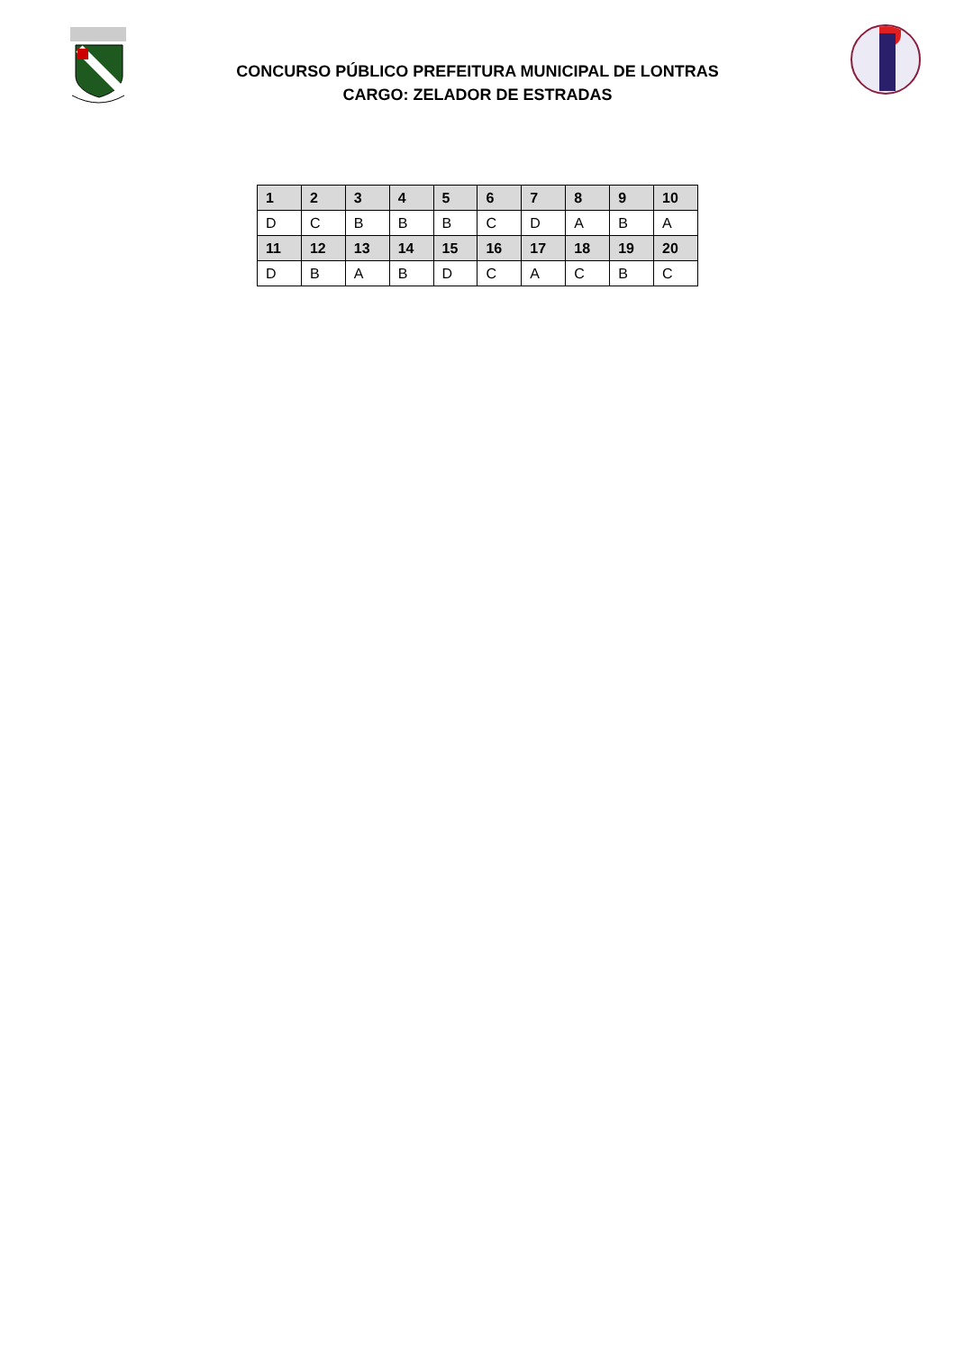CONCURSO PÚBLICO PREFEITURA MUNICIPAL DE LONTRAS
CARGO: ZELADOR DE ESTRADAS
| 1 | 2 | 3 | 4 | 5 | 6 | 7 | 8 | 9 | 10 |
| --- | --- | --- | --- | --- | --- | --- | --- | --- | --- |
| D | C | B | B | B | C | D | A | B | A |
| 11 | 12 | 13 | 14 | 15 | 16 | 17 | 18 | 19 | 20 |
| D | B | A | B | D | C | A | C | B | C |